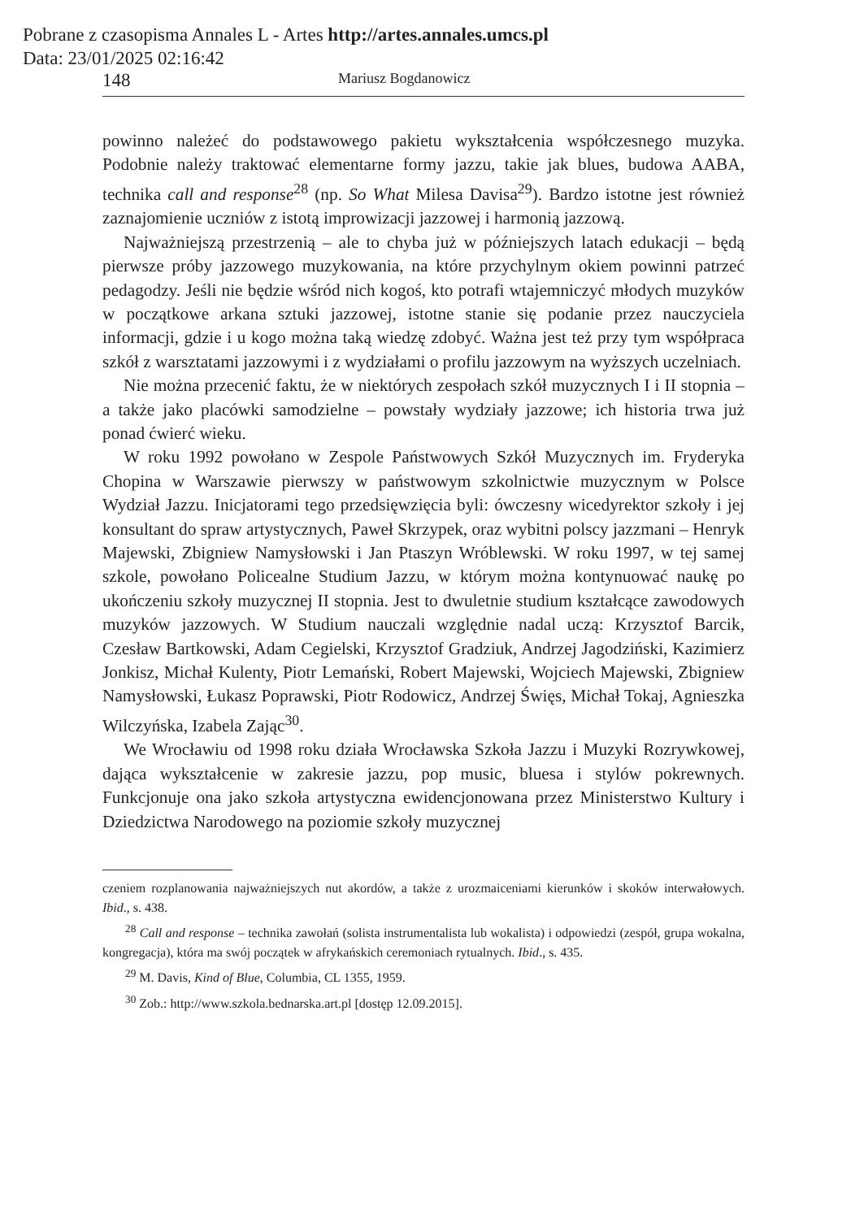Pobrane z czasopisma Annales L - Artes http://artes.annales.umcs.pl
Data: 23/01/2025 02:16:42
148 Mariusz Bogdanowicz
powinno należeć do podstawowego pakietu wykształcenia współczesnego muzyka. Podobnie należy traktować elementarne formy jazzu, takie jak blues, budowa AABA, technika call and response<sup>28</sup> (np. So What Milesa Davisa<sup>29</sup>). Bardzo istotne jest również zaznajomienie uczniów z istotą improwizacji jazzowej i harmonią jazzową.
Najważniejszą przestrzenią – ale to chyba już w późniejszych latach edukacji – będą pierwsze próby jazzowego muzykowania, na które przychylnym okiem powinni patrzeć pedagodzy. Jeśli nie będzie wśród nich kogoś, kto potrafi wtajemniczyć młodych muzyków w początkowe arkana sztuki jazzowej, istotne stanie się podanie przez nauczyciela informacji, gdzie i u kogo można taką wiedzę zdobyć. Ważna jest też przy tym współpraca szkół z warsztatami jazzowymi i z wydziałami o profilu jazzowym na wyższych uczelniach.
Nie można przecenić faktu, że w niektórych zespołach szkół muzycznych I i II stopnia – a także jako placówki samodzielne – powstały wydziały jazzowe; ich historia trwa już ponad ćwierć wieku.
W roku 1992 powołano w Zespole Państwowych Szkół Muzycznych im. Fryderyka Chopina w Warszawie pierwszy w państwowym szkolnictwie muzycznym w Polsce Wydział Jazzu. Inicjatorami tego przedsięwzięcia byli: ówczesny wicedyrektor szkoły i jej konsultant do spraw artystycznych, Paweł Skrzypek, oraz wybitni polscy jazzmani – Henryk Majewski, Zbigniew Namysłowski i Jan Ptaszyn Wróblewski. W roku 1997, w tej samej szkole, powołano Policealne Studium Jazzu, w którym można kontynuować naukę po ukończeniu szkoły muzycznej II stopnia. Jest to dwuletnie studium kształcące zawodowych muzyków jazzowych. W Studium nauczali względnie nadal uczą: Krzysztof Barcik, Czesław Bartkowski, Adam Cegielski, Krzysztof Gradziuk, Andrzej Jagodziński, Kazimierz Jonkisz, Michał Kulenty, Piotr Lemański, Robert Majewski, Wojciech Majewski, Zbigniew Namysłowski, Łukasz Poprawski, Piotr Rodowicz, Andrzej Święs, Michał Tokaj, Agnieszka Wilczyńska, Izabela Zając<sup>30</sup>.
We Wrocławiu od 1998 roku działa Wrocławska Szkoła Jazzu i Muzyki Rozrywkowej, dająca wykształcenie w zakresie jazzu, pop music, bluesa i stylów pokrewnych. Funkcjonuje ona jako szkoła artystyczna ewidencjonowana przez Ministerstwo Kultury i Dziedzictwa Narodowego na poziomie szkoły muzycznej
czeniem rozplanowania najważniejszych nut akordów, a także z urozmaiceniami kierunków i skoków interwałowych. Ibid., s. 438.
<sup>28</sup> Call and response – technika zawołań (solista instrumentalista lub wokalista) i odpowiedzi (zespół, grupa wokalna, kongregacja), która ma swój początek w afrykańskich ceremoniach rytualnych. Ibid., s. 435.
<sup>29</sup> M. Davis, Kind of Blue, Columbia, CL 1355, 1959.
<sup>30</sup> Zob.: http://www.szkola.bednarska.art.pl [dostęp 12.09.2015].